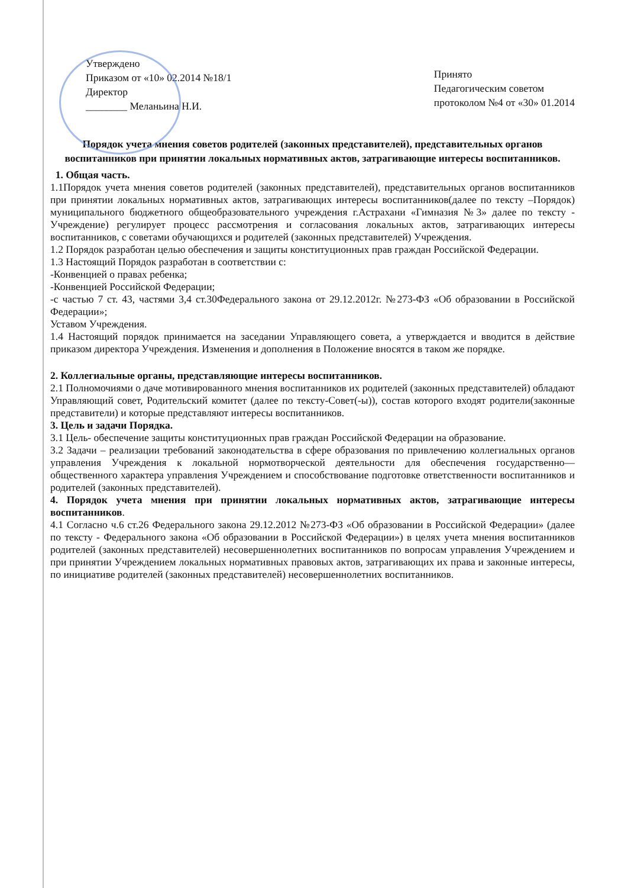Утверждено
Приказом от «10» 02.2014 №18/1
Директор
________ Меланьина Н.И.
Принято
Педагогическим советом
протоколом №4 от «30» 01.2014
Порядок учета мнения советов родителей (законных представителей), представительных органов воспитанников при принятии локальных нормативных актов, затрагивающие интересы воспитанников.
1. Общая часть.
1.1Порядок учета мнения советов родителей (законных представителей), представительных органов воспитанников при принятии локальных нормативных актов, затрагивающих интересы воспитанников(далее по тексту –Порядок) муниципального бюджетного общеобразовательного учреждения г.Астрахани «Гимназия №3» далее по тексту - Учреждение) регулирует процесс рассмотрения и согласования локальных актов, затрагивающих интересы воспитанников, с советами обучающихся и родителей (законных представителей) Учреждения.
1.2 Порядок разработан целью обеспечения и защиты конституционных прав граждан Российской Федерации.
1.3 Настоящий Порядок разработан в соответствии с:
-Конвенцией о правах ребенка;
-Конвенцией Российской Федерации;
-с частью 7 ст. 43, частями 3,4 ст.30Федерального закона от 29.12.2012г. №273-ФЗ «Об образовании в Российской Федерации»;
Уставом Учреждения.
1.4 Настоящий порядок принимается на заседании Управляющего совета, а утверждается и вводится в действие приказом директора Учреждения. Изменения и дополнения в Положение вносятся в таком же порядке.
2. Коллегиальные органы, представляющие интересы воспитанников.
2.1 Полномочиями о даче мотивированного мнения воспитанников их родителей (законных представителей) обладают Управляющий совет, Родительский комитет (далее по тексту-Совет(-ы)), состав которого входят родители(законные представители) и которые представляют интересы воспитанников.
3. Цель и задачи Порядка.
3.1 Цель- обеспечение защиты конституционных прав граждан Российской Федерации на образование.
3.2 Задачи – реализации требований законодательства в сфере образования по привлечению коллегиальных органов управления Учреждения к локальной нормотворческой деятельности для обеспечения государственно—общественного характера управления Учреждением и способствование подготовке ответственности воспитанников и родителей (законных представителей).
4. Порядок учета мнения при принятии локальных нормативных актов, затрагивающие интересы воспитанников.
4.1 Согласно ч.6 ст.26 Федерального закона 29.12.2012 №273-ФЗ «Об образовании в Российской Федерации» (далее по тексту - Федерального закона «Об образовании в Российской Федерации») в целях учета мнения воспитанников родителей (законных представителей) несовершеннолетних воспитанников по вопросам управления Учреждением и при принятии Учреждением локальных нормативных правовых актов, затрагивающих их права и законные интересы, по инициативе родителей (законных представителей) несовершеннолетних воспитанников.